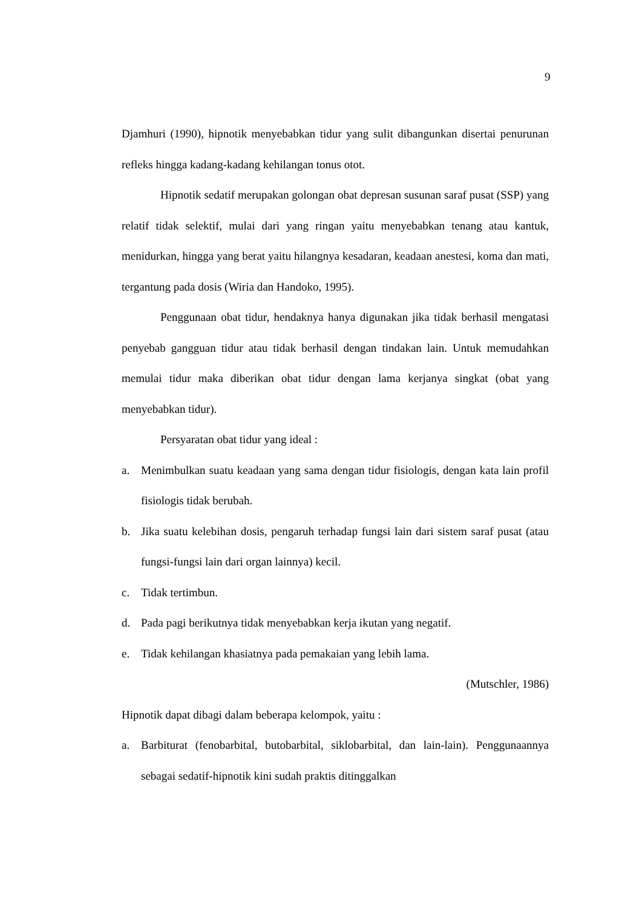9
Djamhuri (1990), hipnotik menyebabkan tidur yang sulit dibangunkan disertai penurunan refleks hingga kadang-kadang kehilangan tonus otot.
Hipnotik sedatif merupakan golongan obat depresan susunan saraf pusat (SSP) yang relatif tidak selektif, mulai dari yang ringan yaitu menyebabkan tenang atau kantuk, menidurkan, hingga yang berat yaitu hilangnya kesadaran, keadaan anestesi, koma dan mati, tergantung pada dosis (Wiria dan Handoko, 1995).
Penggunaan obat tidur, hendaknya hanya digunakan jika tidak berhasil mengatasi penyebab gangguan tidur atau tidak berhasil dengan tindakan lain. Untuk memudahkan memulai tidur maka diberikan obat tidur dengan lama kerjanya singkat (obat yang menyebabkan tidur).
Persyaratan obat tidur yang ideal :
a. Menimbulkan suatu keadaan yang sama dengan tidur fisiologis, dengan kata lain profil fisiologis tidak berubah.
b. Jika suatu kelebihan dosis, pengaruh terhadap fungsi lain dari sistem saraf pusat (atau fungsi-fungsi lain dari organ lainnya) kecil.
c. Tidak tertimbun.
d. Pada pagi berikutnya tidak menyebabkan kerja ikutan yang negatif.
e. Tidak kehilangan khasiatnya pada pemakaian yang lebih lama.
(Mutschler, 1986)
Hipnotik dapat dibagi dalam beberapa kelompok, yaitu :
a. Barbiturat (fenobarbital, butobarbital, siklobarbital, dan lain-lain). Penggunaannya sebagai sedatif-hipnotik kini sudah praktis ditinggalkan